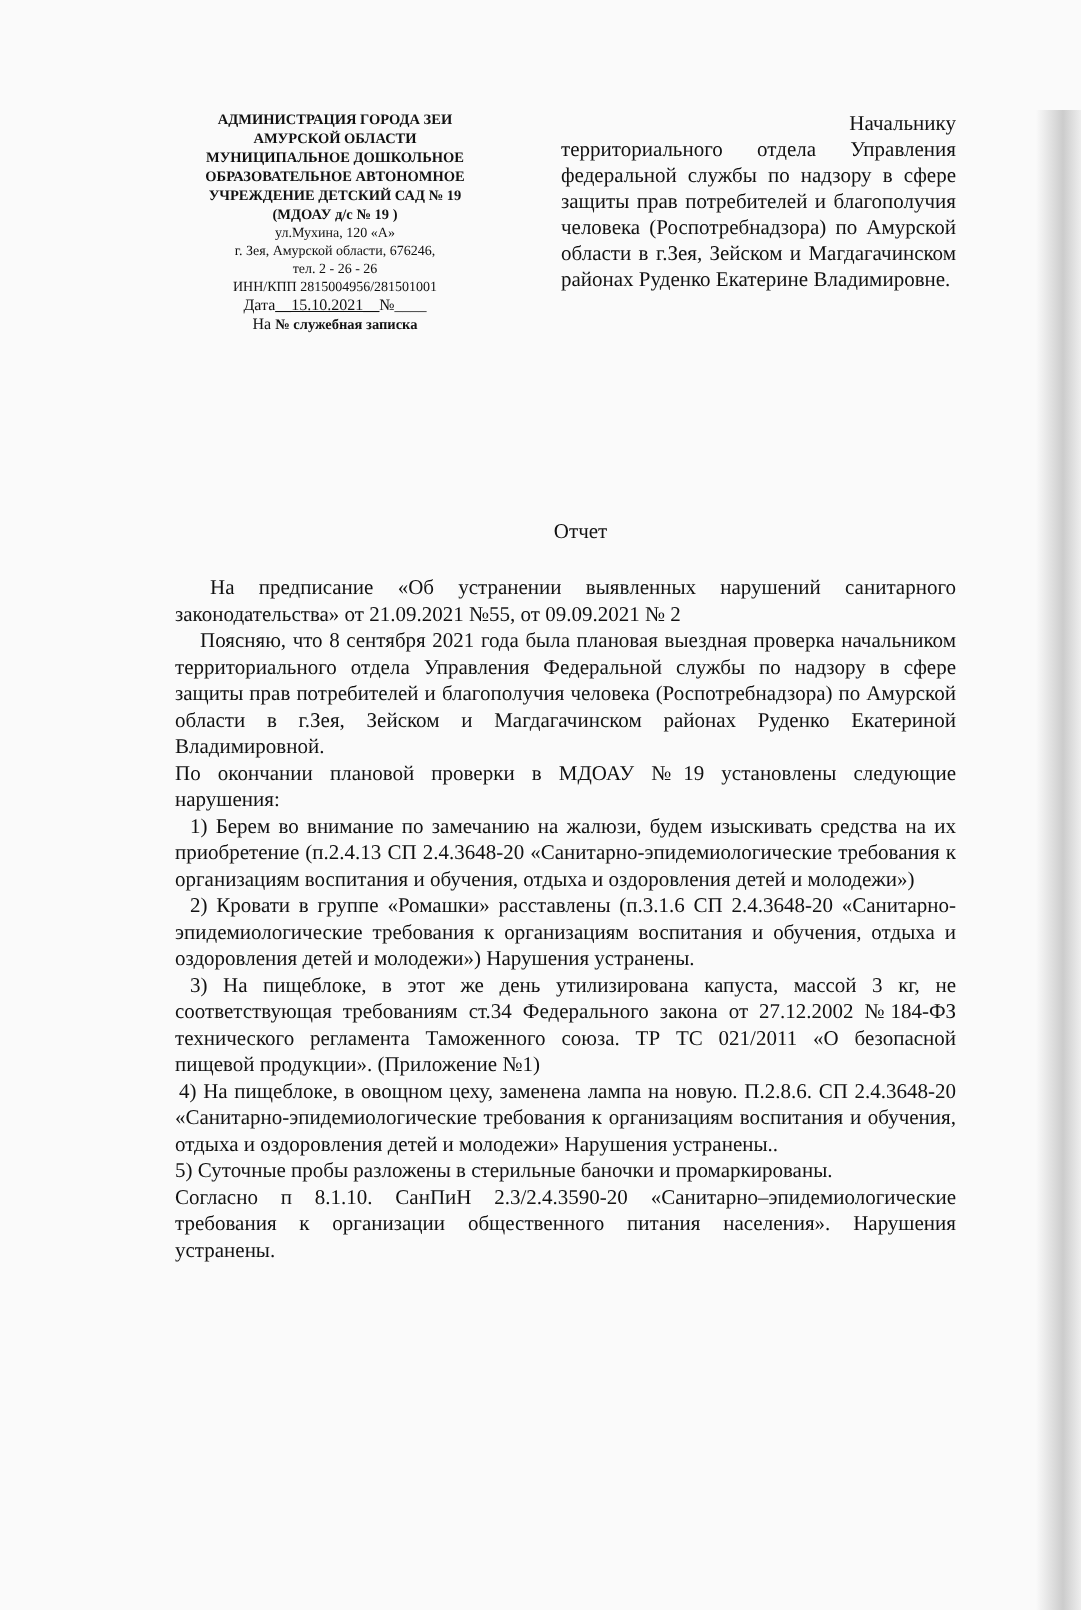АДМИНИСТРАЦИЯ ГОРОДА ЗЕИ
АМУРСКОЙ ОБЛАСТИ
МУНИЦИПАЛЬНОЕ ДОШКОЛЬНОЕ
ОБРАЗОВАТЕЛЬНОЕ АВТОНОМНОЕ
УЧРЕЖДЕНИЕ ДЕТСКИЙ САД № 19
(МДОАУ д/с № 19 )
ул.Мухина, 120 «А»
г. Зея, Амурской области, 676246,
тел. 2 - 26 - 26
ИНН/КПП 2815004956/281501001
Дата__15.10.2021__№____
На № служебная записка
Начальнику
территориального отдела Управления федеральной службы по надзору в сфере защиты прав потребителей и благополучия человека (Роспотребнадзора) по Амурской области в г.Зея, Зейском и Магдагачинском районах Руденко Екатерине Владимировне.
Отчет
На предписание «Об устранении выявленных нарушений санитарного законодательства» от 21.09.2021 №55, от 09.09.2021 № 2
Поясняю, что 8 сентября 2021 года была плановая выездная проверка начальником территориального отдела Управления Федеральной службы по надзору в сфере защиты прав потребителей и благополучия человека (Роспотребнадзора) по Амурской области в г.Зея, Зейском и Магдагачинском районах Руденко Екатериной Владимировной.
По окончании плановой проверки в МДОАУ №19 установлены следующие нарушения:
1) Берем во внимание по замечанию на жалюзи, будем изыскивать средства на их приобретение (п.2.4.13 СП 2.4.3648-20 «Санитарно-эпидемиологические требования к организациям воспитания и обучения, отдыха и оздоровления детей и молодежи»)
2) Кровати в группе «Ромашки» расставлены (п.3.1.6 СП 2.4.3648-20 «Санитарно-эпидемиологические требования к организациям воспитания и обучения, отдыха и оздоровления детей и молодежи») Нарушения устранены.
3) На пищеблоке, в этот же день утилизирована капуста, массой 3 кг, не соответствующая требованиям ст.34 Федерального закона от 27.12.2002 №184-ФЗ технического регламента Таможенного союза. ТР ТС 021/2011 «О безопасной пищевой продукции». (Приложение №1)
4) На пищеблоке, в овощном цеху, заменена лампа на новую. П.2.8.6. СП 2.4.3648-20 «Санитарно-эпидемиологические требования к организациям воспитания и обучения, отдыха и оздоровления детей и молодежи» Нарушения устранены..
5) Суточные пробы разложены в стерильные баночки и промаркированы.
Согласно п 8.1.10. СанПиН 2.3/2.4.3590-20 «Санитарно–эпидемиологические требования к организации общественного питания населения». Нарушения устранены.